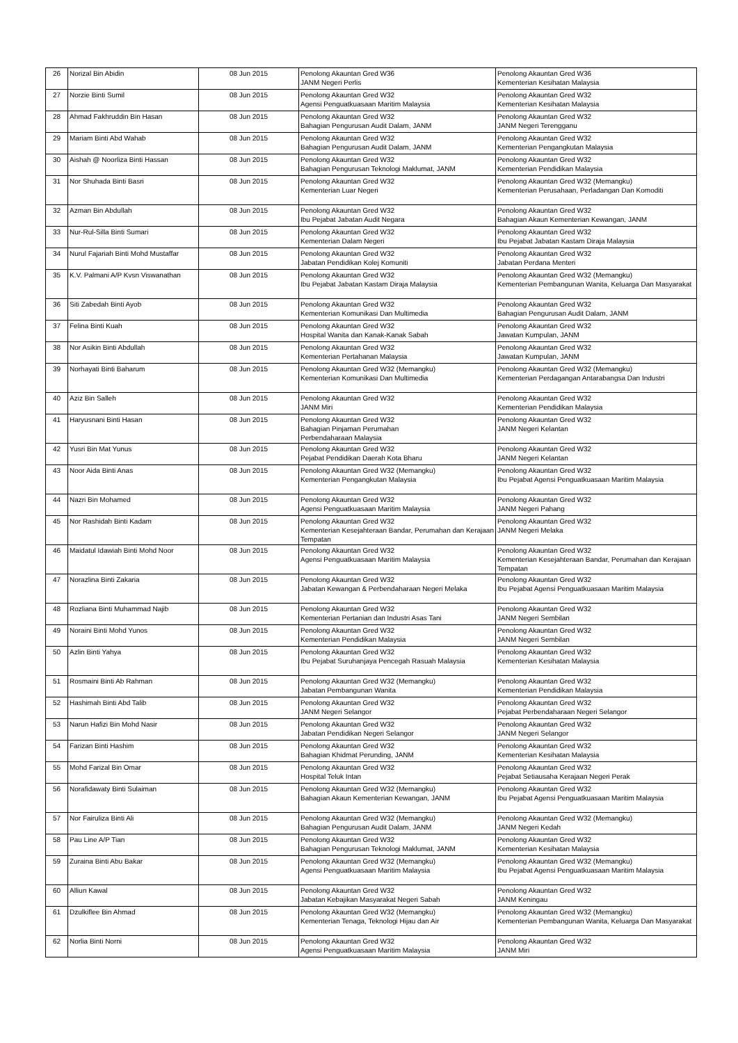| 26 | Norizal Bin Abidin | 08 Jun 2015 | Penolong Akauntan Gred W36 JANM Negeri Perlis | Penolong Akauntan Gred W36 Kementerian Kesihatan Malaysia |
| 27 | Norzie Binti Sumil | 08 Jun 2015 | Penolong Akauntan Gred W32 Agensi Penguatkuasaan Maritim Malaysia | Penolong Akauntan Gred W32 Kementerian Kesihatan Malaysia |
| 28 | Ahmad Fakhruddin Bin Hasan | 08 Jun 2015 | Penolong Akauntan Gred W32 Bahagian Pengurusan Audit Dalam, JANM | Penolong Akauntan Gred W32 JANM Negeri Terengganu |
| 29 | Mariam Binti Abd Wahab | 08 Jun 2015 | Penolong Akauntan Gred W32 Bahagian Pengurusan Audit Dalam, JANM | Penolong Akauntan Gred W32 Kementerian Pengangkutan Malaysia |
| 30 | Aishah @ Noorliza Binti Hassan | 08 Jun 2015 | Penolong Akauntan Gred W32 Bahagian Pengurusan Teknologi Maklumat, JANM | Penolong Akauntan Gred W32 Kementerian Pendidikan Malaysia |
| 31 | Nor Shuhada Binti Basri | 08 Jun 2015 | Penolong Akauntan Gred W32 Kementerian Luar Negeri | Penolong Akauntan Gred W32 (Memangku) Kementerian Perusahaan, Perladangan Dan Komoditi |
| 32 | Azman Bin Abdullah | 08 Jun 2015 | Penolong Akauntan Gred W32 Ibu Pejabat Jabatan Audit Negara | Penolong Akauntan Gred W32 Bahagian Akaun Kementerian Kewangan, JANM |
| 33 | Nur-Rul-Silla Binti Sumari | 08 Jun 2015 | Penolong Akauntan Gred W32 Kementerian Dalam Negeri | Penolong Akauntan Gred W32 Ibu Pejabat Jabatan Kastam Diraja Malaysia |
| 34 | Nurul Fajariah Binti Mohd Mustaffar | 08 Jun 2015 | Penolong Akauntan Gred W32 Jabatan Pendidikan Kolej Komuniti | Penolong Akauntan Gred W32 Jabatan Perdana Menteri |
| 35 | K.V. Palmani A/P Kvsn Viswanathan | 08 Jun 2015 | Penolong Akauntan Gred W32 Ibu Pejabat Jabatan Kastam Diraja Malaysia | Penolong Akauntan Gred W32 (Memangku) Kementerian Pembangunan Wanita, Keluarga Dan Masyarakat |
| 36 | Siti Zabedah Binti Ayob | 08 Jun 2015 | Penolong Akauntan Gred W32 Kementerian Komunikasi Dan Multimedia | Penolong Akauntan Gred W32 Bahagian Pengurusan Audit Dalam, JANM |
| 37 | Felina Binti Kuah | 08 Jun 2015 | Penolong Akauntan Gred W32 Hospital Wanita dan Kanak-Kanak Sabah | Penolong Akauntan Gred W32 Jawatan Kumpulan, JANM |
| 38 | Nor Asikin Binti Abdullah | 08 Jun 2015 | Penolong Akauntan Gred W32 Kementerian Pertahanan Malaysia | Penolong Akauntan Gred W32 Jawatan Kumpulan, JANM |
| 39 | Norhayati Binti Baharum | 08 Jun 2015 | Penolong Akauntan Gred W32 (Memangku) Kementerian Komunikasi Dan Multimedia | Penolong Akauntan Gred W32 (Memangku) Kementerian Perdagangan Antarabangsa Dan Industri |
| 40 | Aziz Bin Salleh | 08 Jun 2015 | Penolong Akauntan Gred W32 JANM Miri | Penolong Akauntan Gred W32 Kementerian Pendidikan Malaysia |
| 41 | Haryusnani Binti Hasan | 08 Jun 2015 | Penolong Akauntan Gred W32 Bahagian Pinjaman Perumahan Perbendaharaan Malaysia | Penolong Akauntan Gred W32 JANM Negeri Kelantan |
| 42 | Yusri Bin Mat Yunus | 08 Jun 2015 | Penolong Akauntan Gred W32 Pejabat Pendidikan Daerah Kota Bharu | Penolong Akauntan Gred W32 JANM Negeri Kelantan |
| 43 | Noor Aida Binti Anas | 08 Jun 2015 | Penolong Akauntan Gred W32 (Memangku) Kementerian Pengangkutan Malaysia | Penolong Akauntan Gred W32 Ibu Pejabat Agensi Penguatkuasaan Maritim Malaysia |
| 44 | Nazri Bin Mohamed | 08 Jun 2015 | Penolong Akauntan Gred W32 Agensi Penguatkuasaan Maritim Malaysia | Penolong Akauntan Gred W32 JANM Negeri Pahang |
| 45 | Nor Rashidah Binti Kadam | 08 Jun 2015 | Penolong Akauntan Gred W32 Kementerian Kesejahteraan Bandar, Perumahan dan Kerajaan Tempatan | Penolong Akauntan Gred W32 JANM Negeri Melaka |
| 46 | Maidatul Idawiah Binti Mohd Noor | 08 Jun 2015 | Penolong Akauntan Gred W32 Agensi Penguatkuasaan Maritim Malaysia | Penolong Akauntan Gred W32 Kementerian Kesejahteraan Bandar, Perumahan dan Kerajaan Tempatan |
| 47 | Norazlina Binti Zakaria | 08 Jun 2015 | Penolong Akauntan Gred W32 Jabatan Kewangan & Perbendaharaan Negeri Melaka | Penolong Akauntan Gred W32 Ibu Pejabat Agensi Penguatkuasaan Maritim Malaysia |
| 48 | Rozliana Binti Muhammad Najib | 08 Jun 2015 | Penolong Akauntan Gred W32 Kementerian Pertanian dan Industri Asas Tani | Penolong Akauntan Gred W32 JANM Negeri Sembilan |
| 49 | Noraini Binti Mohd Yunos | 08 Jun 2015 | Penolong Akauntan Gred W32 Kementerian Pendidikan Malaysia | Penolong Akauntan Gred W32 JANM Negeri Sembilan |
| 50 | Azlin Binti Yahya | 08 Jun 2015 | Penolong Akauntan Gred W32 Ibu Pejabat Suruhanjaya Pencegah Rasuah Malaysia | Penolong Akauntan Gred W32 Kementerian Kesihatan Malaysia |
| 51 | Rosmaini Binti Ab Rahman | 08 Jun 2015 | Penolong Akauntan Gred W32 (Memangku) Jabatan Pembangunan Wanita | Penolong Akauntan Gred W32 Kementerian Pendidikan Malaysia |
| 52 | Hashimah Binti Abd Talib | 08 Jun 2015 | Penolong Akauntan Gred W32 JANM Negeri Selangor | Penolong Akauntan Gred W32 Pejabat Perbendaharaan Negeri Selangor |
| 53 | Narun Hafizi Bin Mohd Nasir | 08 Jun 2015 | Penolong Akauntan Gred W32 Jabatan Pendidikan Negeri Selangor | Penolong Akauntan Gred W32 JANM Negeri Selangor |
| 54 | Farizan Binti Hashim | 08 Jun 2015 | Penolong Akauntan Gred W32 Bahagian Khidmat Perunding, JANM | Penolong Akauntan Gred W32 Kementerian Kesihatan Malaysia |
| 55 | Mohd Farizal Bin Omar | 08 Jun 2015 | Penolong Akauntan Gred W32 Hospital Teluk Intan | Penolong Akauntan Gred W32 Pejabat Setiausaha Kerajaan Negeri Perak |
| 56 | Norafidawaty Binti Sulaiman | 08 Jun 2015 | Penolong Akauntan Gred W32 (Memangku) Bahagian Akaun Kementerian Kewangan, JANM | Penolong Akauntan Gred W32 Ibu Pejabat Agensi Penguatkuasaan Maritim Malaysia |
| 57 | Nor Fairuliza Binti Ali | 08 Jun 2015 | Penolong Akauntan Gred W32 (Memangku) Bahagian Pengurusan Audit Dalam, JANM | Penolong Akauntan Gred W32 (Memangku) JANM Negeri Kedah |
| 58 | Pau Line A/P Tian | 08 Jun 2015 | Penolong Akauntan Gred W32 Bahagian Pengurusan Teknologi Maklumat, JANM | Penolong Akauntan Gred W32 Kementerian Kesihatan Malaysia |
| 59 | Zuraina Binti Abu Bakar | 08 Jun 2015 | Penolong Akauntan Gred W32 (Memangku) Agensi Penguatkuasaan Maritim Malaysia | Penolong Akauntan Gred W32 (Memangku) Ibu Pejabat Agensi Penguatkuasaan Maritim Malaysia |
| 60 | Alliun Kawal | 08 Jun 2015 | Penolong Akauntan Gred W32 Jabatan Kebajikan Masyarakat Negeri Sabah | Penolong Akauntan Gred W32 JANM Keningau |
| 61 | Dzulkiflee Bin Ahmad | 08 Jun 2015 | Penolong Akauntan Gred W32 (Memangku) Kementerian Tenaga, Teknologi Hijau dan Air | Penolong Akauntan Gred W32 (Memangku) Kementerian Pembangunan Wanita, Keluarga Dan Masyarakat |
| 62 | Norlia Binti Norni | 08 Jun 2015 | Penolong Akauntan Gred W32 Agensi Penguatkuasaan Maritim Malaysia | Penolong Akauntan Gred W32 JANM Miri |